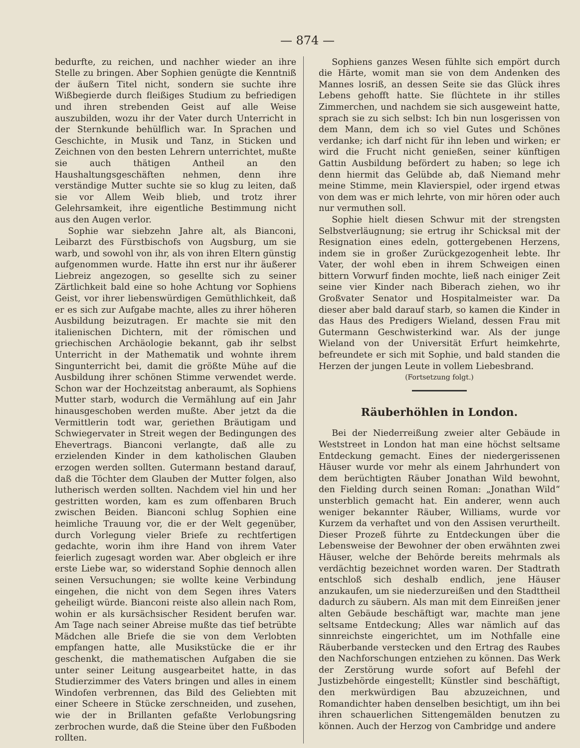— 874 —
bedurfte, zu reichen, und nachher wieder an ihre Stelle zu bringen. Aber Sophien genügte die Kenntniß der äußern Titel nicht, sondern sie suchte ihre Wißbegierde durch fleißiges Studium zu befriedigen und ihren strebenden Geist auf alle Weise auszubilden, wozu ihr der Vater durch Unterricht in der Sternkunde behülflich war. In Sprachen und Geschichte, in Musik und Tanz, in Sticken und Zeichnen von den besten Lehrern unterrichtet, mußte sie auch thätigen Antheil an den Haushaltungsgeschäften nehmen, denn ihre verständige Mutter suchte sie so klug zu leiten, daß sie vor Allem Weib blieb, und trotz ihrer Gelehrsamkeit, ihre eigentliche Bestimmung nicht aus den Augen verlor.
Sophie war siebzehn Jahre alt, als Bianconi, Leibarzt des Fürstbischofs von Augsburg, um sie warb, und sowohl von ihr, als von ihren Eltern günstig aufgenommen wurde. Hatte ihn erst nur ihr äußerer Liebreiz angezogen, so gesellte sich zu seiner Zärtlichkeit bald eine so hohe Achtung vor Sophiens Geist, vor ihrer liebenswürdigen Gemüthlichkeit, daß er es sich zur Aufgabe machte, alles zu ihrer höheren Ausbildung beizutragen. Er machte sie mit den italienischen Dichtern, mit der römischen und griechischen Archäologie bekannt, gab ihr selbst Unterricht in der Mathematik und wohnte ihrem Singunterricht bei, damit die größte Mühe auf die Ausbildung ihrer schönen Stimme verwendet werde. Schon war der Hochzeitstag anberaumt, als Sophiens Mutter starb, wodurch die Vermählung auf ein Jahr hinausgeschoben werden mußte. Aber jetzt da die Vermittlerin todt war, geriethen Bräutigam und Schwiegervater in Streit wegen der Bedingungen des Ehevertrags. Bianconi verlangte, daß alle zu erzielenden Kinder in dem katholischen Glauben erzogen werden sollten. Gutermann bestand darauf, daß die Töchter dem Glauben der Mutter folgen, also lutherisch werden sollten. Nachdem viel hin und her gestritten worden, kam es zum offenbaren Bruch zwischen Beiden. Bianconi schlug Sophien eine heimliche Trauung vor, die er der Welt gegenüber, durch Vorlegung vieler Briefe zu rechtfertigen gedachte, worin ihm ihre Hand von ihrem Vater feierlich zugesagt worden war. Aber obgleich er ihre erste Liebe war, so widerstand Sophie dennoch allen seinen Versuchungen; sie wollte keine Verbindung eingehen, die nicht von dem Segen ihres Vaters geheiligt würde. Bianconi reiste also allein nach Rom, wohin er als kursächsischer Resident berufen war. Am Tage nach seiner Abreise mußte das tief betrübte Mädchen alle Briefe die sie von dem Verlobten empfangen hatte, alle Musikstücke die er ihr geschenkt, die mathematischen Aufgaben die sie unter seiner Leitung ausgearbeitet hatte, in das Studierzimmer des Vaters bringen und alles in einem Windofen verbrennen, das Bild des Geliebten mit einer Scheere in Stücke zerschneiden, und zusehen, wie der in Brillanten gefaßte Verlobungsring zerbrochen wurde, daß die Steine über den Fußboden rollten.
Sophiens ganzes Wesen fühlte sich empört durch die Härte, womit man sie von dem Andenken des Mannes losriß, an dessen Seite sie das Glück ihres Lebens gehofft hatte. Sie flüchtete in ihr stilles Zimmerchen, und nachdem sie sich ausgeweint hatte, sprach sie zu sich selbst: Ich bin nun losgerissen von dem Mann, dem ich so viel Gutes und Schönes verdanke; ich darf nicht für ihn leben und wirken; er wird die Frucht nicht genießen, seiner künftigen Gattin Ausbildung befördert zu haben; so lege ich denn hiermit das Gelübde ab, daß Niemand mehr meine Stimme, mein Klavierspiel, oder irgend etwas von dem was er mich lehrte, von mir hören oder auch nur vermuthen soll.
Sophie hielt diesen Schwur mit der strengsten Selbstverläugnung; sie ertrug ihr Schicksal mit der Resignation eines edeln, gottergebenen Herzens, indem sie in großer Zurückgezogenheit lebte. Ihr Vater, der wohl eben in ihrem Schweigen einen bittern Vorwurf finden mochte, ließ nach einiger Zeit seine vier Kinder nach Biberach ziehen, wo ihr Großvater Senator und Hospitalmeister war. Da dieser aber bald darauf starb, so kamen die Kinder in das Haus des Predigers Wieland, dessen Frau mit Gutermann Geschwisterkind war. Als der junge Wieland von der Universität Erfurt heimkehrte, befreundete er sich mit Sophie, und bald standen die Herzen der jungen Leute in vollem Liebesbrand.
(Fortsetzung folgt.)
Räuberhöhlen in London.
Bei der Niederreißung zweier alter Gebäude in Weststreet in London hat man eine höchst seltsame Entdeckung gemacht. Eines der niedergerissenen Häuser wurde vor mehr als einem Jahrhundert von dem berüchtigten Räuber Jonathan Wild bewohnt, den Fielding durch seinen Roman: „Jonathan Wild“ unsterblich gemacht hat. Ein anderer, wenn auch weniger bekannter Räuber, Williams, wurde vor Kurzem da verhaftet und von den Assisen verurtheilt. Dieser Prozeß führte zu Entdeckungen über die Lebensweise der Bewohner der oben erwähnten zwei Häuser, welche der Behörde bereits mehrmals als verdächtig bezeichnet worden waren. Der Stadtrath entschloß sich deshalb endlich, jene Häuser anzukaufen, um sie niederzureißen und den Stadttheil dadurch zu säubern. Als man mit dem Einreißen jener alten Gebäude beschäftigt war, machte man jene seltsame Entdeckung; Alles war nämlich auf das sinnreichste eingerichtet, um im Nothfalle eine Räuberbande verstecken und den Ertrag des Raubes den Nachforschungen entziehen zu können. Das Werk der Zerstörung wurde sofort auf Befehl der Justizbehörde eingestellt; Künstler sind beschäftigt, den merkwürdigen Bau abzuzeichnen, und Romandichter haben denselben besichtigt, um ihn bei ihren schauerlichen Sittengemälden benutzen zu können. Auch der Herzog von Cambridge und andere